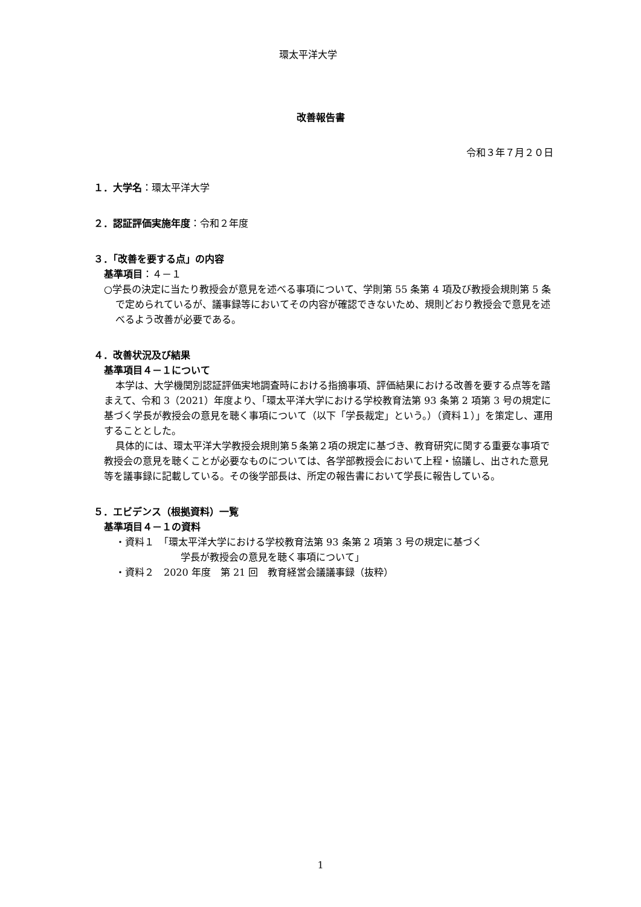環太平洋大学
改善報告書
令和３年７月２０日
１．大学名：環太平洋大学
２．認証評価実施年度：令和２年度
３．「改善を要する点」の内容
基準項目：４－１
○学長の決定に当たり教授会が意見を述べる事項について、学則第 55 条第 4 項及び教授会規則第 5 条で定められているが、議事録等においてその内容が確認できないため、規則どおり教授会で意見を述べるよう改善が必要である。
４．改善状況及び結果
基準項目４－１について
本学は、大学機関別認証評価実地調査時における指摘事項、評価結果における改善を要する点等を踏まえて、令和 3（2021）年度より、「環太平洋大学における学校教育法第 93 条第 2 項第 3 号の規定に基づく学長が教授会の意見を聴く事項について（以下「学長裁定」という。）（資料１）」を策定し、運用することとした。
具体的には、環太平洋大学教授会規則第５条第２項の規定に基づき、教育研究に関する重要な事項で教授会の意見を聴くことが必要なものについては、各学部教授会において上程・協議し、出された意見等を議事録に記載している。その後学部長は、所定の報告書において学長に報告している。
５．エビデンス（根拠資料）一覧
基準項目４－１の資料
・資料１　「環太平洋大学における学校教育法第 93 条第 2 項第 3 号の規定に基づく
学長が教授会の意見を聴く事項について」
・資料２　2020 年度　第 21 回　教育経営会議議事録（抜粋）
1